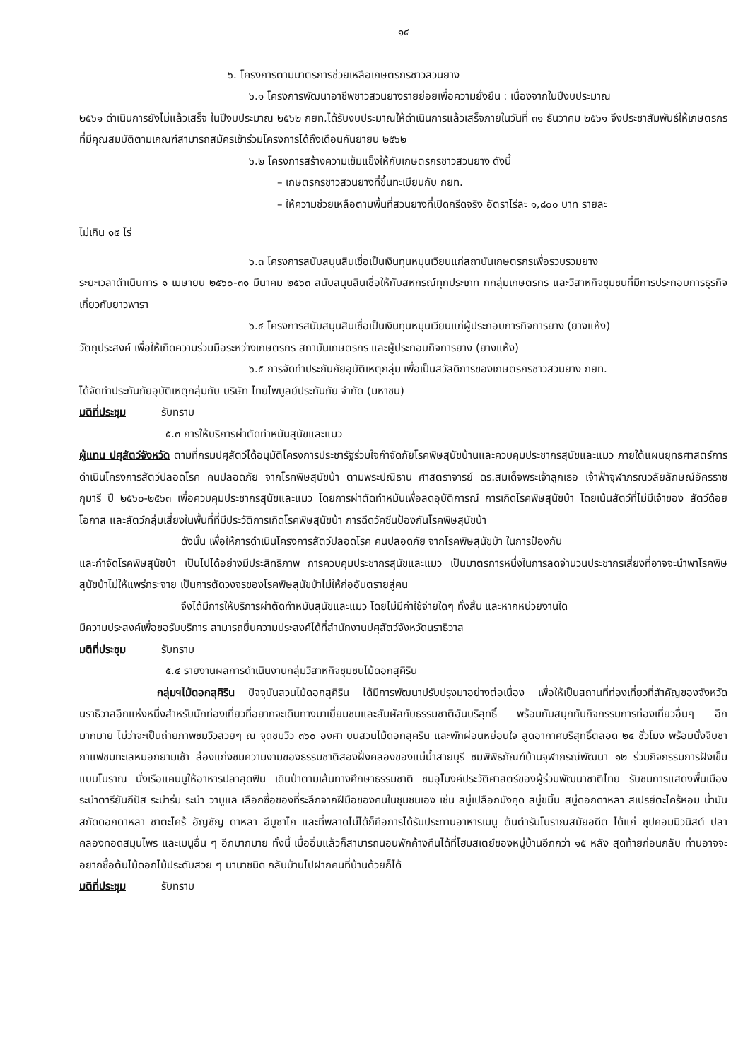๑๔
๖. โครงการตามมาตรการช่วยเหลือเกษตรกรชาวสวนยาง
๖.๑ โครงการพัฒนาอาชีพชาวสวนยางรายย่อยเพื่อความยั่งยืน : เนื่องจากในปีงบประมาณ
๒๕๖๑ ดำเนินการยังไม่แล้วเสร็จ ในปีงบประมาณ ๒๕๖๒ กยท.ได้รับงบประมาณให้ดำเนินการแล้วเสร็จภายในวันที่ ๓๑ ธันวาคม ๒๕๖๑ จึงประชาสัมพันธ์ให้เกษตรกรที่มีคุณสมบัติตามเกณฑ์สามารถสมัครเข้าร่วมโครงการได้ถึงเดือนกันยายน ๒๕๖๒
๖.๒ โครงการสร้างความเข้มแข็งให้กับเกษตรกรชาวสวนยาง ดังนี้
– เกษตรกรชาวสวนยางที่ขึ้นทะเบียนกับ กยท.
– ให้ความช่วยเหลือตามพื้นที่สวนยางที่เปิดกรีดจริง อัตราไร่ละ ๑,๘๐๐ บาท รายละ
ไม่เกิน ๑๕ ไร่
๖.๓ โครงการสนับสนุนสินเชื่อเป็นเงินทุนหมุนเวียนแก่สถาบันเกษตรกรเพื่อรวบรวมยาง
ระยะเวลาดำเนินการ ๑ เมษายน ๒๕๖๐-๓๑ มีนาคม ๒๕๖๓ สนับสนุนสินเชื่อให้กับสหกรณ์ทุกประเภท กกลุ่มเกษตรกร และวิสาหกิจชุมชนที่มีการประกอบการธุรกิจเกี่ยวกับยาวพารา
๖.๔ โครงการสนับสนุนสินเชื่อเป็นเงินทุนหมุนเวียนแก่ผู้ประกอบการกิจการยาง (ยางแห้ง)
วัตถุประสงค์ เพื่อให้เกิดความร่วมมือระหว่างเกษตรกร สถาบันเกษตรกร และผู้ประกอบกิจการยาง (ยางแห้ง)
๖.๕ การจัดทำประกันภัยอุบัติเหตุกลุ่ม เพื่อเป็นสวัสดิการของเกษตรกรชาวสวนยาง กยท.
ได้จัดทำประกันภัยอุบัติเหตุกลุ่มกับ บริษัท ไทยไพบูลย์ประกันภัย จำกัด (มหาชน)
มติที่ประชุม รับทราบ
๕.๓ การให้บริการผ่าตัดทำหมันสุนัขและแมว
ผู้แทน ปศุสัตว์จังหวัด ตามที่กรมปศุสัตว์ได้อนุมัติโครงการประชารัฐร่วมใจกำจัดภัยโรคพิษสุนัขบ้านและควบคุมประชากรสุนัขและแมว ภายใต้แผนยุทธศาสตร์การดำเนินโครงการสัตว์ปลอดโรค คนปลอดภัย จากโรคพิษสุนัขบ้า ตามพระปณิธาน ศาสตราจารย์ ดร.สมเด็จพระเจ้าลูกเธอ เจ้าฟ้าจุฬาภรณวลัยลักษณ์อัครราชกุมารี ปี ๒๕๖๐-๒๕๖๓ เพื่อควบคุมประชากรสุนัขและแมว โดยการผ่าตัดทำหมันเพื่อลดอุบัติการณ์ การเกิดโรคพิษสุนัขบ้า โดยเน้นสัตว์ที่ไม่มีเจ้าของ สัตว์ด้อยโอกาส และสัตว์กลุ่มเสี่ยงในพื้นที่ที่มีประวัติการเกิดโรคพิษสุนัขบ้า การฉีดวัคซีนป้องกันโรคพิษสุนัขบ้า
ดังนั้น เพื่อให้การดำเนินโครงการสัตว์ปลอดโรค คนปลอดภัย จากโรคพิษสุนัขบ้า ในการป้องกัน
และกำจัดโรคพิษสุนัขบ้า เป็นไปได้อย่างมีประสิทธิภาพ การควบคุมประชากรสุนัขและแมว เป็นมาตรการหนึ่งในการลดจำนวนประชากรเสี่ยงที่อาจจะนำพาโรคพิษสุนัขบ้าไม่ให้แพร่กระจาย เป็นการตัดวงจรของโรคพิษสุนัขบ้าไม่ให้ก่ออันตรายสู่คน
จึงได้มีการให้บริการผ่าตัดทำหมันสุนัขและแมว โดยไม่มีค่าใช้จ่ายใดๆ ทั้งสิ้น และหากหน่วยงานใด
มีความประสงค์เพื่อขอรับบริการ สามารถยื่นความประสงค์ได้ที่สำนักงานปศุสัตว์จังหวัดนราธิวาส
มติที่ประชุม รับทราบ
๕.๔ รายงานผลการดำเนินงานกลุ่มวิสาหกิจชุมชนไม้ดอกสุคิริน
กลุ่มฯไม้ดอกสุคิริน ปัจจุบันสวนไม้ดอกสุคิริน ได้มีการพัฒนาปรับปรุงมาอย่างต่อเนื่อง เพื่อให้เป็นสถานที่ท่องเที่ยวที่สำคัญของจังหวัดนราธิวาสอีกแห่งหนึ่งสำหรับนักท่องเที่ยวที่อยากจะเดินทางมาเยี่ยมชมและสัมผัสกับธรรมชาติอันบริสุทธิ์ พร้อมกับสนุกกับกิจกรรมการท่องเที่ยวอื่นๆ อีกมากมาย ไม่ว่าจะเป็นถ่ายภาพชมวิวสวยๆ ณ จุดชมวิว ๓๖๐ องศา บนสวนไม้ดอกสุคริน และพักผ่อนหย่อนใจ สูดอากาศบริสุทธิ์ตลอด ๒๔ ชั่วโมง พร้อมนั่งจิบชากาแฟชมทะเลหมอกยามเช้า ล่องแก่งชมความงามของธรรมชาติสองฝั่งคลองของแม่น้ำสายบุรี ชมพิพิธภัณฑ์บ้านจุฬาภรณ์พัฒนา ๑๒ ร่วมกิจกรรมการฝังเข็มแบบโบราณ นั่งเรือแคนนูให้อาหารปลาสุดฟิน เดินป่าตามเส้นทางศึกษาธรรมชาติ ชมอุโมงค์ประวัติศาสตร์ของผู้ร่วมพัฒนาชาติไทย รับชมการแสดงพื้นเมือง ระบำตารียันกีปัส ระบำร่ม ระบำ วาบูแล เลือกซื้อของที่ระลึกจากฝีมือของคนในชุมชนเอง เช่น สบู่เปลือกมังคุด สบู่ขมิ้น สบู่ดอกดาหลา สเปรย์ตะไคร้หอม น้ำมันสกัดดอกดาหลา ชาตะไคร้ อัญชัญ ดาหลา อีบูซาไก และที่พลาดไม่ได้ก็คือการได้รับประทานอาหารเมนู ต้นตำรับโบราณสมัยอดีต ได้แก่ ซุปคอมมิวนิสต์ ปลาคลองทอดสมุนไพร และเมนูอื่น ๆ อีกมากมาย ทั้งนี้ เมื่ออิ่มแล้วก็สามารถนอนพักค้างคืนได้ที่โฮมสเตย์ของหมู่บ้านอีกกว่า ๑๕ หลัง สุดท้ายก่อนกลับ ท่านอาจจะอยากซื้อต้นไม้ดอกไม้ประดับสวย ๆ นานาชนิด กลับบ้านไปฝากคนที่บ้านด้วยก็ได้
มติที่ประชุม รับทราบ